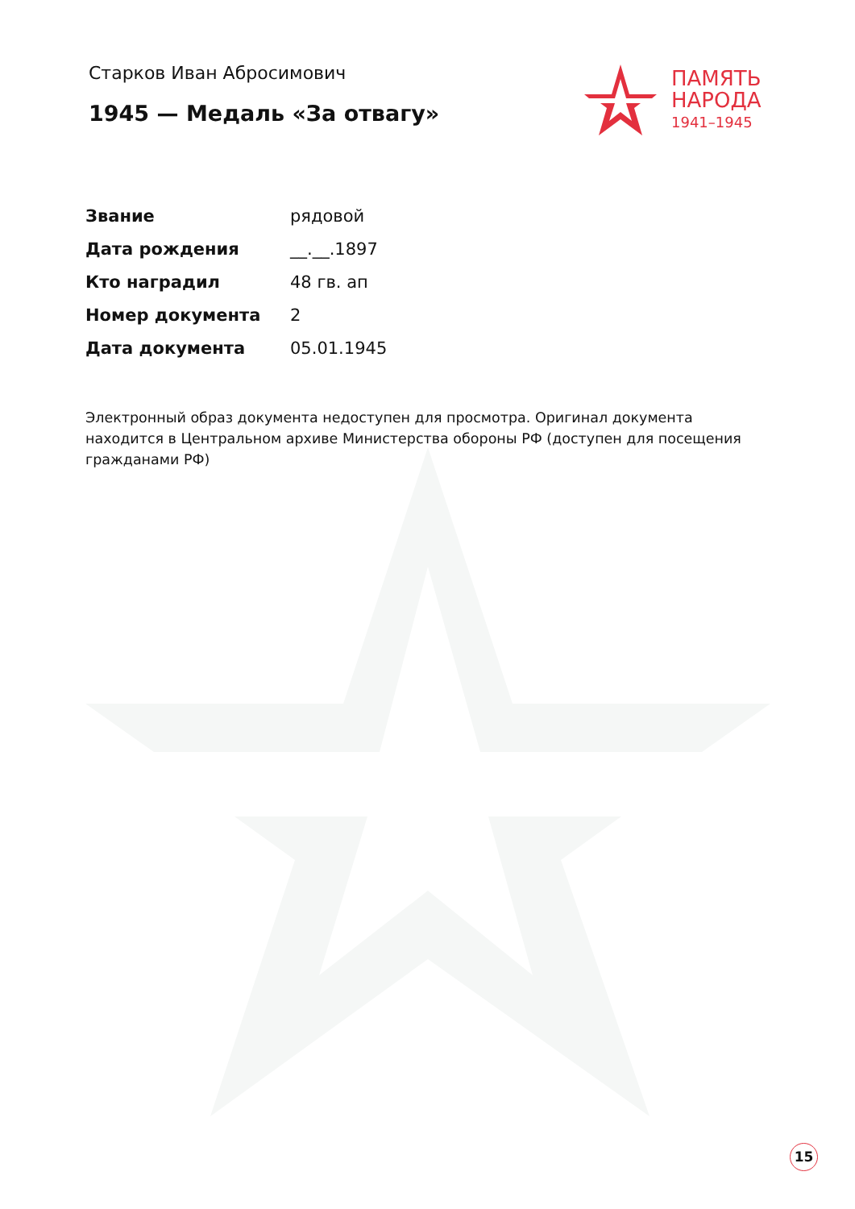Старков Иван Абросимович
1945 — Медаль «За отвагу»
ПАМЯТЬ
НАРОДА
1941–1945
| Звание | рядовой |
| Дата рождения | __.__.1897 |
| Кто наградил | 48 гв. ап |
| Номер документа | 2 |
| Дата документа | 05.01.1945 |
Электронный образ документа недоступен для просмотра. Оригинал документа находится в Центральном архиве Министерства обороны РФ (доступен для посещения гражданами РФ)
15